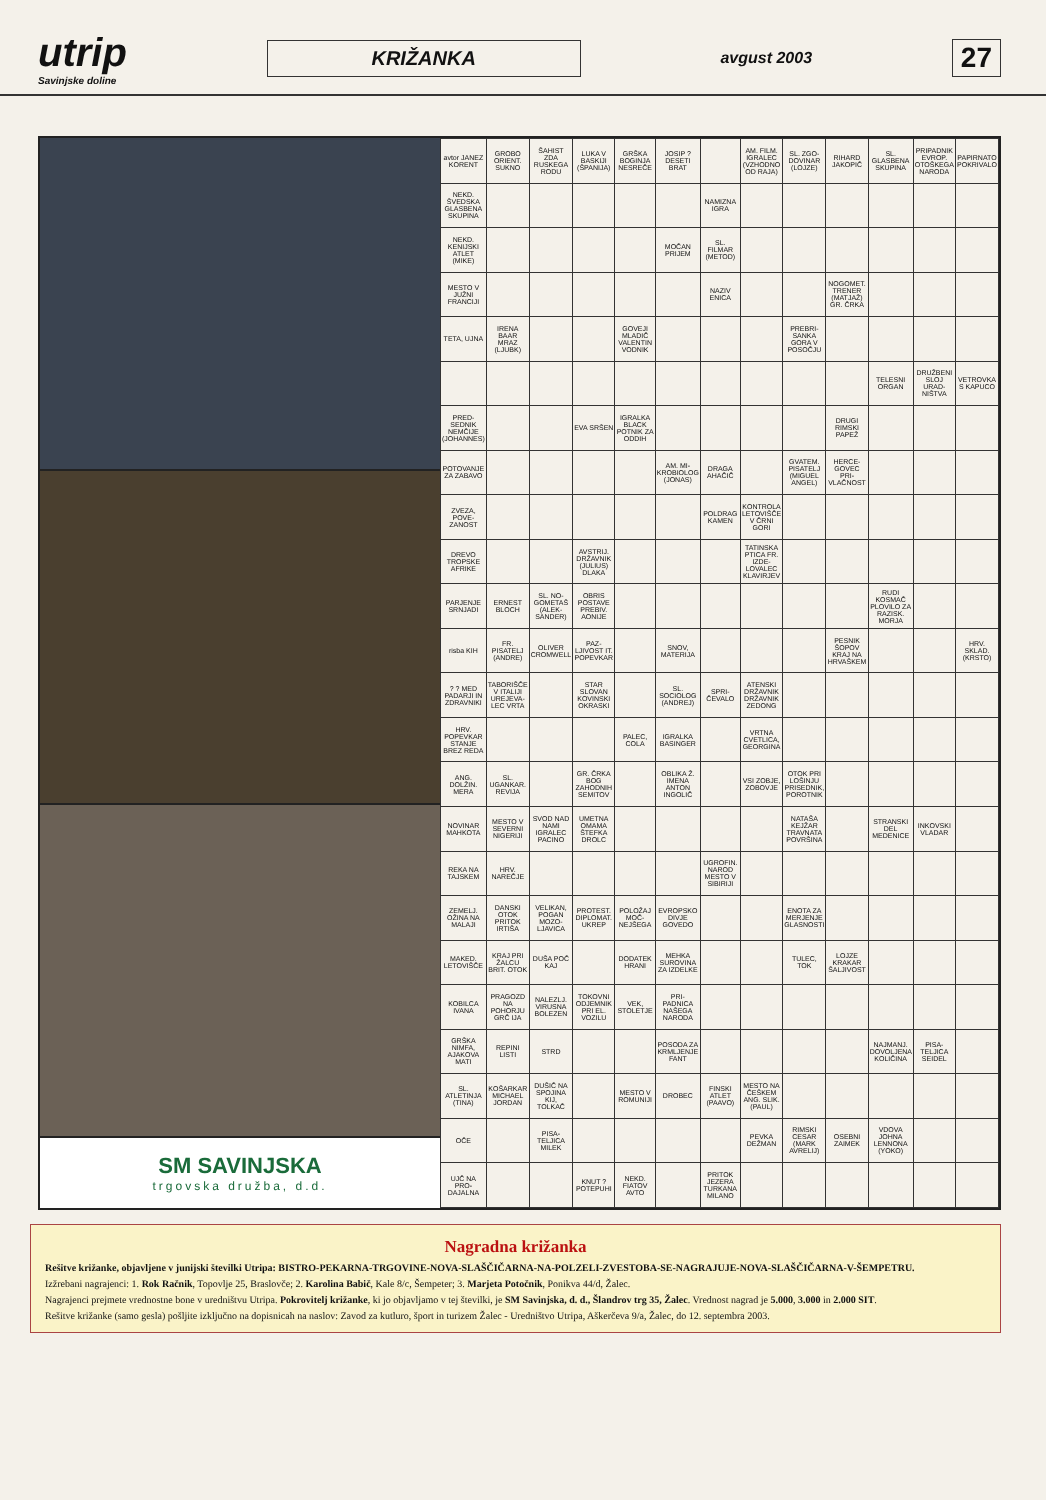utrip
Savinjske doline
KRIŽANKA
avgust 2003
27
SM SAVINJSKA
trgovska družba, d.d.
| avtor JANEZ KORENT | GROBO ORIENT. SUKNO | ŠAHIST ZDA RUSKEGA RODU | LUKA V BASKIJI (ŠPANIJA) | GRŠKA BOGINJA NESREČE | JOSIP ? DESETI BRAT | | AM. FILM. IGRALEC (VZHODNO OD RAJA) | SL. ZGO-DOVINAR (LOJZE) | RIHARD JAKOPIČ | SL. GLASBENA SKUPINA | PRIPADNIK EVROP. OTOŠKEGA NARODA | PAPIRNATO POKRIVALO |
| NEKD. ŠVEDSKA GLASBENA SKUPINA | | | | | | NAMIZNA IGRA | | | | | | |
| NEKD. KENIJSKI ATLET (MIKE) | | | | | MOČAN PRIJEM | SL. FILMAR (METOD) | | | | | | |
| MESTO V JUŽNI FRANCIJI | | | | | | NAZIV ENICA | | | NOGOMET. TRENER (MATJAŽ) GR. ČRKA | | | |
| TETA, UJNA | IRENA BAAR MRAZ (LJUBK) | | | GOVEJI MLADIČ VALENTIN VODNIK | | | | PREBRI-SANKA GORA V POSOČJU | | | | |
| | | | | | | | | | | TELESNI ORGAN | DRUŽBENI SLOJ URAD-NIŠTVA | VETROVKA S KAPUCO |
| PRED-SEDNIK NEMČIJE (JOHANNES) | | | EVA SRŠEN | IGRALKA BLACK POTNIK ZA ODDIH | | | | | DRUGI RIMSKI PAPEŽ | | | |
| POTOVANJE ZA ZABAVO | | | | | AM. MI-KROBIOLOG (JONAS) | DRAGA AHAČIČ | | GVATEM. PISATELJ (MIGUEL ANGEL) | HERCE-GOVEC PRI-VLAČNOST | | | |
| ZVEZA, POVE-ZANOST | | | | | | POLDRAG KAMEN | KONTROLA LETOVIŠČE V ČRNI GORI | | | | | |
| DREVO TROPSKE AFRIKE | | | AVSTRIJ. DRŽAVNIK (JULIUS) DLAKA | | | | TATINSKA PTICA FR. IZDE-LOVALEC KLAVIRJEV | | | | | |
| PARJENJE SRNJADI | ERNEST BLOCH | SL. NO-GOMETAŠ (ALEK-SANDER) | OBRIS POSTAVE PREBIV. AONIJE | | | | | | | RUDI KOSMAČ PLOVILO ZA RAZISK. MORJA | | |
| risba KIH | FR. PISATELJ (ANDRE) | OLIVER CROMWELL | PAZ-LJIVOST IT. POPEVKAR | | SNOV, MATERIJA | | | | PESNIK ŠOPOV KRAJ NA HRVAŠKEM | | | HRV. SKLAD. (KRSTO) |
| ? ? MED PADARJI IN ZDRAVNIKI | TABORIŠČE V ITALIJI UREJEVA-LEC VRTA | | STAR SLOVAN KOVINSKI OKRASKI | | SL. SOCIOLOG (ANDREJ) | SPRI-ČEVALO | ATENSKI DRŽAVNIK DRŽAVNIK ZEDONG | | | | | |
| HRV. POPEVKAR STANJE BREZ REDA | | | | PALEC, COLA | IGRALKA BASINGER | | VRTNA CVETLICA, GEORGINA | | | | | |
| ANG. DOLŽIN. MERA | SL. UGANKAR. REVIJA | | GR. ČRKA BOG ZAHODNIH SEMITOV | | OBLIKA Ž. IMENA ANTON INGOLIČ | | VSI ZOBJE, ZOBOVJE | OTOK PRI LOŠINJU PRISEDNIK, POROTNIK | | | | |
| NOVINAR MAHKOTA | MESTO V SEVERNI NIGERIJI | SVOD NAD NAMI IGRALEC PACINO | UMETNA OMAMA ŠTEFKA DROLC | | | | | NATAŠA KEJŽAR TRAVNATA POVRŠINA | | STRANSKI DEL MEDENICE | INKOVSKI VLADAR | |
| REKA NA TAJSKEM | HRV. NAREČJE | | | | | UGROFIN. NAROD MESTO V SIBIRIJI | | | | | | |
| ZEMELJ. OŽINA NA MALAJI | DANSKI OTOK PRITOK IRTIŠA | VELIKAN, POGAN MOZO-LJAVICA | PROTEST. DIPLOMAT. UKREP | POLOŽAJ MOČ-NEJŠEGA | EVROPSKO DIVJE GOVEDO | | | ENOTA ZA MERJENJE GLASNOSTI | | | | |
| MAKED. LETOVIŠČE | KRAJ PRI ŽALCU BRIT. OTOK | DUŠA POČ KAJ | | DODATEK HRANI | MEHKA SUROVINA ZA IZDELKE | | | TULEC, TOK | LOJZE KRAKAR ŠALJIVOST | | | |
| KOBILCA IVANA | PRAGOZD NA POHORJU GRČ IJA | NALEZLJ. VIRUSNA BOLEZEN | TOKOVNI ODJEMNIK PRI EL. VOZILU | VEK, STOLETJE | PRI-PADNICA NAŠEGA NARODA | | | | | | | |
| GRŠKA NIMFA, AJAKOVA MATI | REPINI LISTI | STRD | | | POSODA ZA KRMLJENJE FANT | | | | | NAJMANJ. DOVOLJENA KOLIČINA | PISA-TELJICA SEIDEL | |
| SL. ATLETINJA (TINA) | KOŠARKAR MICHAEL JORDAN | DUŠIČ NA SPOJINA KIJ, TOLKAČ | | MESTO V ROMUNIJI | DROBEC | FINSKI ATLET (PAAVO) | MESTO NA ČEŠKEM ANG. SLIK. (PAUL) | | | | | |
| OČE | | PISA-TELJICA MILEK | | | | | PEVKA DEŽMAN | RIMSKI CESAR (MARK AVRELIJ) | OSEBNI ZAIMEK | VDOVA JOHNA LENNONA (YOKO) | | |
| UJČ NA PRO-DAJALNA | | | KNUT ? POTEPUHI | NEKD. FIATOV AVTO | | PRITOK JEZERA TURKANA MILANO | | | | | | |
Nagradna križanka
Rešitve križanke, objavljene v junijski številki Utripa: BISTRO-PEKARNA-TRGOVINE-NOVA-SLAŠČIČARNA-NA-POLZELI-ZVESTOBA-SE-NAGRAJUJE-NOVA-SLAŠČIČARNA-V-ŠEMPETRU.
Izžrebani nagrajenci: 1. Rok Račnik, Topovlje 25, Braslovče; 2. Karolina Babič, Kale 8/c, Šempeter; 3. Marjeta Potočnik, Ponikva 44/d, Žalec.
Nagrajenci prejmete vrednostne bone v uredništvu Utripa. Pokrovitelj križanke, ki jo objavljamo v tej številki, je SM Savinjska, d. d., Šlandrov trg 35, Žalec. Vrednost nagrad je 5.000, 3.000 in 2.000 SIT.
Rešitve križanke (samo gesla) pošljite izključno na dopisnicah na naslov: Zavod za kutluro, šport in turizem Žalec - Uredništvo Utripa, Aškerčeva 9/a, Žalec, do 12. septembra 2003.